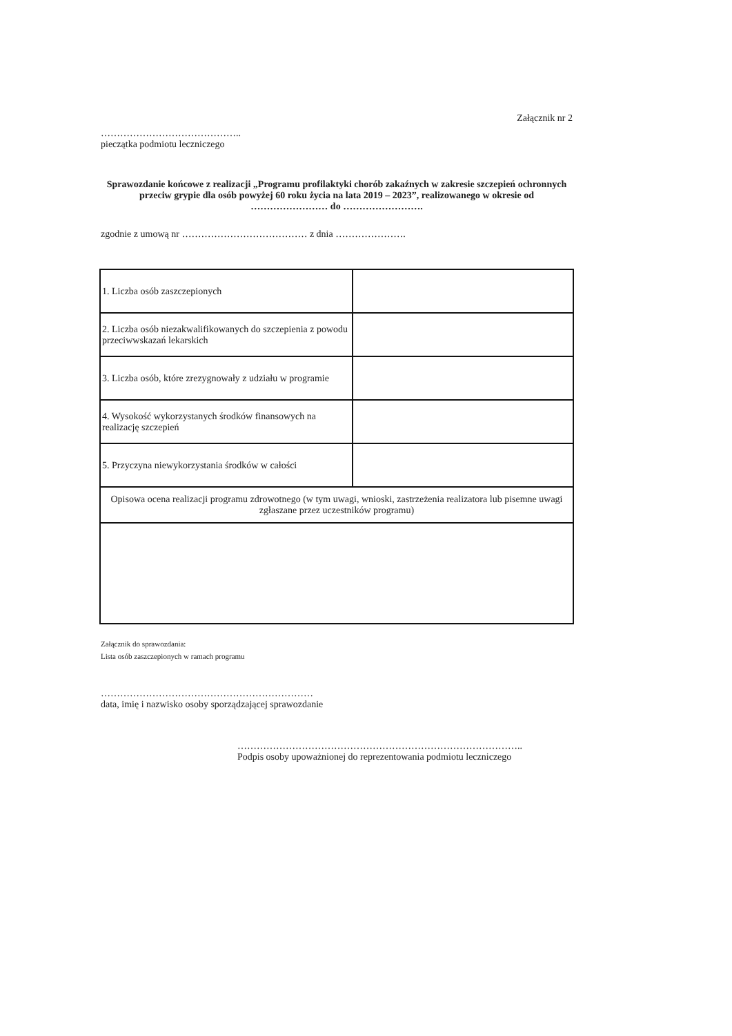Załącznik nr 2
……………………………………..
pieczątka podmiotu leczniczego
Sprawozdanie końcowe z realizacji „Programu profilaktyki chorób zakaźnych w zakresie szczepień ochronnych przeciw grypie dla osób powyżej 60 roku życia na lata 2019 – 2023”, realizowanego w okresie od …………………… do …………………….
zgodnie z umową nr ………………………………… z dnia ………………….
| 1. Liczba osób zaszczepionych | |
| 2. Liczba osób niezakwalifikowanych do szczepienia z powodu przeciwwskazań lekarskich | |
| 3. Liczba osób, które zrezygnowały z udziału w programie | |
| 4. Wysokość wykorzystanych środków finansowych na realizację szczepień | |
| 5. Przyczyna niewykorzystania środków w całości | |
| Opisowa ocena realizacji programu zdrowotnego (w tym uwagi, wnioski, zastrzeżenia realizatora lub pisemne uwagi zgłaszane przez uczestników programu) | |
Załącznik do sprawozdania:
Lista osób zaszczepionych w ramach programu
…………………………………………………………
data, imię i nazwisko osoby sporządzającej sprawozdanie
……………………………………………………………………………..
Podpis osoby upoważnionej do reprezentowania podmiotu leczniczego